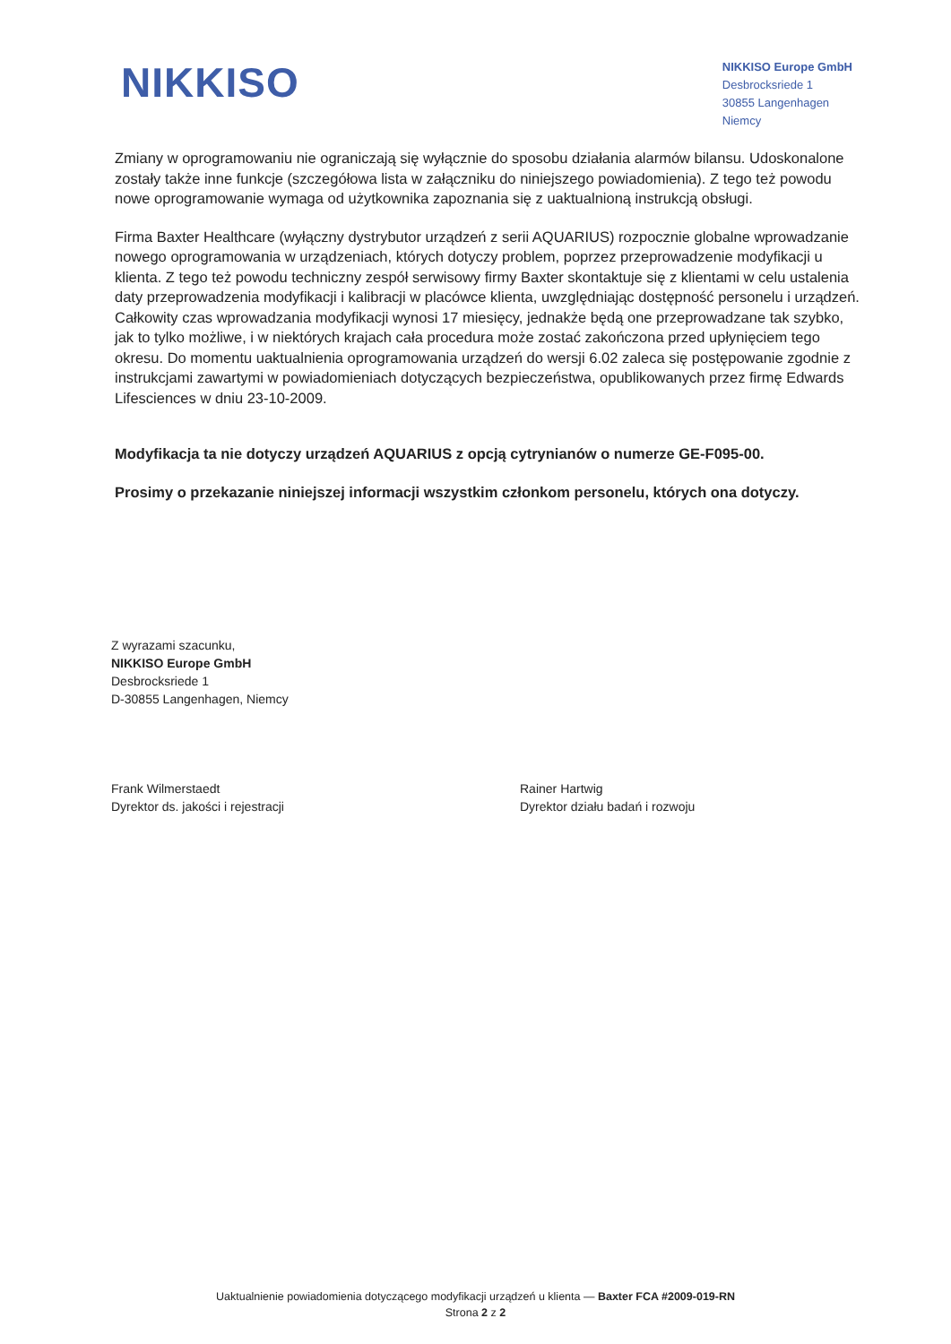NIKKISO
NIKKISO Europe GmbH
Desbrocksriede 1
30855 Langenhagen
Niemcy
Zmiany w oprogramowaniu nie ograniczają się wyłącznie do sposobu działania alarmów bilansu. Udoskonalone zostały także inne funkcje (szczegółowa lista w załączniku do niniejszego powiadomienia). Z tego też powodu nowe oprogramowanie wymaga od użytkownika zapoznania się z uaktualnioną instrukcją obsługi.
Firma Baxter Healthcare (wyłączny dystrybutor urządzeń z serii AQUARIUS) rozpocznie globalne wprowadzanie nowego oprogramowania w urządzeniach, których dotyczy problem, poprzez przeprowadzenie modyfikacji u klienta. Z tego też powodu techniczny zespół serwisowy firmy Baxter skontaktuje się z klientami w celu ustalenia daty przeprowadzenia modyfikacji i kalibracji w placówce klienta, uwzględniając dostępność personelu i urządzeń. Całkowity czas wprowadzania modyfikacji wynosi 17 miesięcy, jednakże będą one przeprowadzane tak szybko, jak to tylko możliwe, i w niektórych krajach cała procedura może zostać zakończona przed upłynięciem tego okresu. Do momentu uaktualnienia oprogramowania urządzeń do wersji 6.02 zaleca się postępowanie zgodnie z instrukcjami zawartymi w powiadomieniach dotyczących bezpieczeństwa, opublikowanych przez firmę Edwards Lifesciences w dniu 23-10-2009.
Modyfikacja ta nie dotyczy urządzeń AQUARIUS z opcją cytrynianów o numerze GE-F095-00.
Prosimy o przekazanie niniejszej informacji wszystkim członkom personelu, których ona dotyczy.
Z wyrazami szacunku,
NIKKISO Europe GmbH
Desbrocksriede 1
D-30855 Langenhagen, Niemcy
Frank Wilmerstaedt
Dyrektor ds. jakości i rejestracji
Rainer Hartwig
Dyrektor działu badań i rozwoju
Uaktualnienie powiadomienia dotyczącego modyfikacji urządzeń u klienta — Baxter FCA #2009-019-RN
Strona 2 z 2